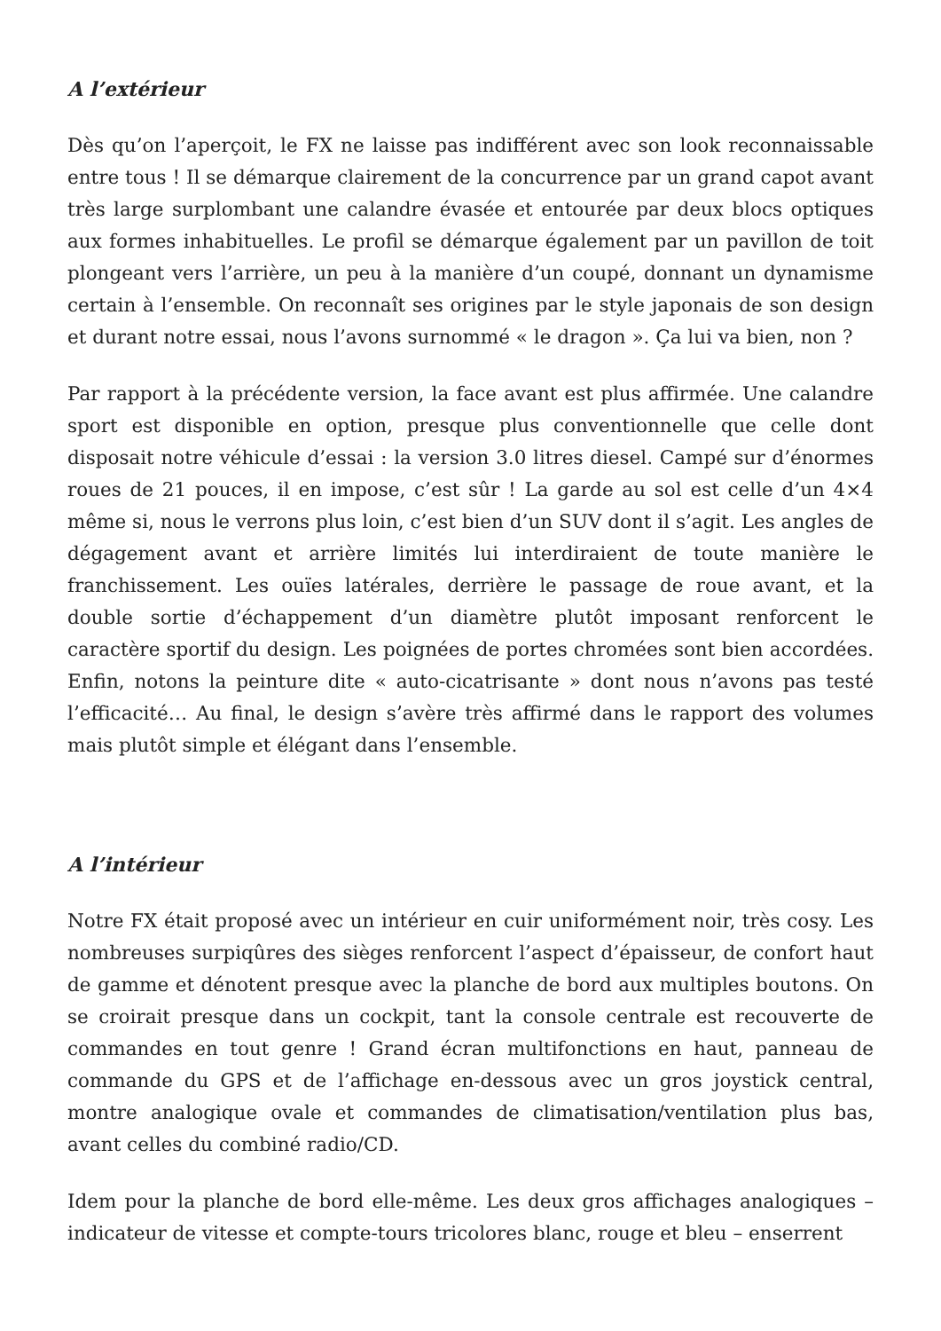A l’extérieur
Dès qu’on l’aperçoit, le FX ne laisse pas indifférent avec son look reconnaissable entre tous ! Il se démarque clairement de la concurrence par un grand capot avant très large surplombant une calandre évasée et entourée par deux blocs optiques aux formes inhabituelles. Le profil se démarque également par un pavillon de toit plongeant vers l’arrière, un peu à la manière d’un coupé, donnant un dynamisme certain à l’ensemble. On reconnaît ses origines par le style japonais de son design et durant notre essai, nous l’avons surnommé « le dragon ». Ça lui va bien, non ?
Par rapport à la précédente version, la face avant est plus affirmée. Une calandre sport est disponible en option, presque plus conventionnelle que celle dont disposait notre véhicule d’essai : la version 3.0 litres diesel. Campé sur d’énormes roues de 21 pouces, il en impose, c’est sûr ! La garde au sol est celle d’un 4×4 même si, nous le verrons plus loin, c’est bien d’un SUV dont il s’agit. Les angles de dégagement avant et arrière limités lui interdiraient de toute manière le franchissement. Les ouïes latérales, derrière le passage de roue avant, et la double sortie d’échappement d’un diamètre plutôt imposant renforcent le caractère sportif du design. Les poignées de portes chromées sont bien accordées. Enfin, notons la peinture dite « auto-cicatrisante » dont nous n’avons pas testé l’efficacité… Au final, le design s’avère très affirmé dans le rapport des volumes mais plutôt simple et élégant dans l’ensemble.
A l’intérieur
Notre FX était proposé avec un intérieur en cuir uniformément noir, très cosy. Les nombreuses surpiqûres des sièges renforcent l’aspect d’épaisseur, de confort haut de gamme et dénotent presque avec la planche de bord aux multiples boutons. On se croirait presque dans un cockpit, tant la console centrale est recouverte de commandes en tout genre ! Grand écran multifonctions en haut, panneau de commande du GPS et de l’affichage en-dessous avec un gros joystick central, montre analogique ovale et commandes de climatisation/ventilation plus bas, avant celles du combiné radio/CD.
Idem pour la planche de bord elle-même. Les deux gros affichages analogiques – indicateur de vitesse et compte-tours tricolores blanc, rouge et bleu – enserrent